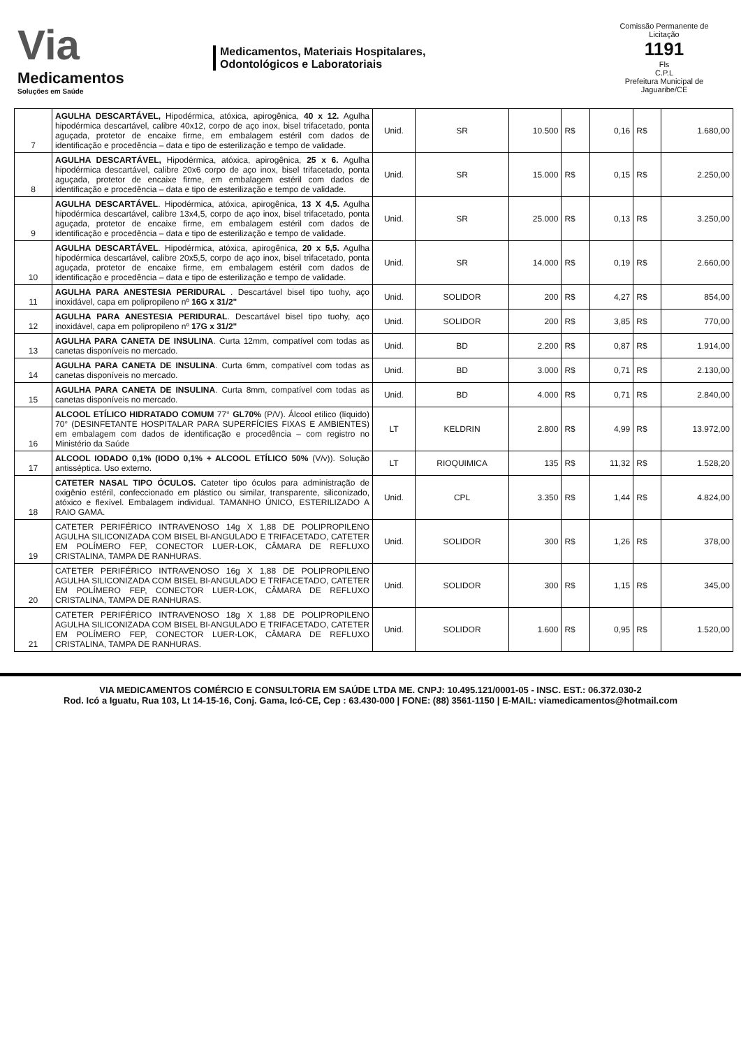Via
Medicamentos
Soluções em Saúde
Medicamentos, Materiais Hospitalares,
Odontológicos e Laboratoriais
Comissão Permanente de Licitação
1191
Fls
C.P.L
Prefeitura Municipal de Jaguaribe/CE
| 7 | AGULHA DESCARTÁVEL, Hipodérmica, atóxica, apirogênica, 40 x 12. Agulha hipodérmica descartável, calibre 40x12, corpo de aço inox, bisel trifacetado, ponta aguçada, protetor de encaixe firme, em embalagem estéril com dados de identificação e procedência – data e tipo de esterilização e tempo de validade. | Unid. | SR | 10.500 | R$ | 0,16 | R$ | 1.680,00 |
| 8 | AGULHA DESCARTÁVEL, Hipodérmica, atóxica, apirogênica, 25 x 6. Agulha hipodérmica descartável, calibre 20x6 corpo de aço inox, bisel trifacetado, ponta aguçada, protetor de encaixe firme, em embalagem estéril com dados de identificação e procedência – data e tipo de esterilização e tempo de validade. | Unid. | SR | 15.000 | R$ | 0,15 | R$ | 2.250,00 |
| 9 | AGULHA DESCARTÁVEL . Hipodérmica, atóxica, apirogênica, 13 X 4,5. Agulha hipodérmica descartável, calibre 13x4,5, corpo de aço inox, bisel trifacetado, ponta aguçada, protetor de encaixe firme, em embalagem estéril com dados de identificação e procedência – data e tipo de esterilização e tempo de validade. | Unid. | SR | 25.000 | R$ | 0,13 | R$ | 3.250,00 |
| 10 | AGULHA DESCARTÁVEL . Hipodérmica, atóxica, apirogênica, 20 x 5,5. Agulha hipodérmica descartável, calibre 20x5,5, corpo de aço inox, bisel trifacetado, ponta aguçada, protetor de encaixe firme, em embalagem estéril com dados de identificação e procedência – data e tipo de esterilização e tempo de validade. | Unid. | SR | 14.000 | R$ | 0,19 | R$ | 2.660,00 |
| 11 | AGULHA PARA ANESTESIA PERIDURAL . Descartável bisel tipo tuohy, aço inoxidável, capa em polipropileno nº 16G x 31/2" | Unid. | SOLIDOR | 200 | R$ | 4,27 | R$ | 854,00 |
| 12 | AGULHA PARA ANESTESIA PERIDURAL . Descartável bisel tipo tuohy, aço inoxidável, capa em polipropileno nº 17G x 31/2" | Unid. | SOLIDOR | 200 | R$ | 3,85 | R$ | 770,00 |
| 13 | AGULHA PARA CANETA DE INSULINA . Curta 12mm, compatível com todas as canetas disponíveis no mercado. | Unid. | BD | 2.200 | R$ | 0,87 | R$ | 1.914,00 |
| 14 | AGULHA PARA CANETA DE INSULINA . Curta 6mm, compatível com todas as canetas disponíveis no mercado. | Unid. | BD | 3.000 | R$ | 0,71 | R$ | 2.130,00 |
| 15 | AGULHA PARA CANETA DE INSULINA . Curta 8mm, compatível com todas as canetas disponíveis no mercado. | Unid. | BD | 4.000 | R$ | 0,71 | R$ | 2.840,00 |
| 16 | ALCOOL ETÍLICO HIDRATADO COMUM 77° GL70% (P/V). Álcool etílico (líquido) 70° (DESINFETANTE HOSPITALAR PARA SUPERFÍCIES FIXAS E AMBIENTES) em embalagem com dados de identificação e procedência – com registro no Ministério da Saúde | LT | KELDRIN | 2.800 | R$ | 4,99 | R$ | 13.972,00 |
| 17 | ALCOOL IODADO 0,1% (IODO 0,1% + ALCOOL ETÍLICO 50% (V/v)). Solução antisséptica. Uso externo. | LT | RIOQUIMICA | 135 | R$ | 11,32 | R$ | 1.528,20 |
| 18 | CATETER NASAL TIPO ÓCULOS. Cateter tipo óculos para administração de oxigênio estéril, confeccionado em plástico ou similar, transparente, siliconizado, atóxico e flexível. Embalagem individual. TAMANHO ÚNICO, ESTERILIZADO A RAIO GAMA. | Unid. | CPL | 3.350 | R$ | 1,44 | R$ | 4.824,00 |
| 19 | CATETER PERIFÉRICO INTRAVENOSO 14g X 1,88 DE POLIPROPILENO AGULHA SILICONIZADA COM BISEL BI-ANGULADO E TRIFACETADO, CATETER EM POLÍMERO FEP, CONECTOR LUER-LOK, CÂMARA DE REFLUXO CRISTALINA, TAMPA DE RANHURAS. | Unid. | SOLIDOR | 300 | R$ | 1,26 | R$ | 378,00 |
| 20 | CATETER PERIFÉRICO INTRAVENOSO 16g X 1,88 DE POLIPROPILENO AGULHA SILICONIZADA COM BISEL BI-ANGULADO E TRIFACETADO, CATETER EM POLÍMERO FEP, CONECTOR LUER-LOK, CÂMARA DE REFLUXO CRISTALINA, TAMPA DE RANHURAS. | Unid. | SOLIDOR | 300 | R$ | 1,15 | R$ | 345,00 |
| 21 | CATETER PERIFÉRICO INTRAVENOSO 18g X 1,88 DE POLIPROPILENO AGULHA SILICONIZADA COM BISEL BI-ANGULADO E TRIFACETADO, CATETER EM POLÍMERO FEP, CONECTOR LUER-LOK, CÂMARA DE REFLUXO CRISTALINA, TAMPA DE RANHURAS. | Unid. | SOLIDOR | 1.600 | R$ | 0,95 | R$ | 1.520,00 |
VIA MEDICAMENTOS COMÉRCIO E CONSULTORIA EM SAÚDE LTDA ME. CNPJ: 10.495.121/0001-05 - INSC. EST.: 06.372.030-2
Rod. Icó a Iguatu, Rua 103, Lt 14-15-16, Conj. Gama, Icó-CE, Cep : 63.430-000 | FONE: (88) 3561-1150 | E-MAIL: viamedicamentos@hotmail.com